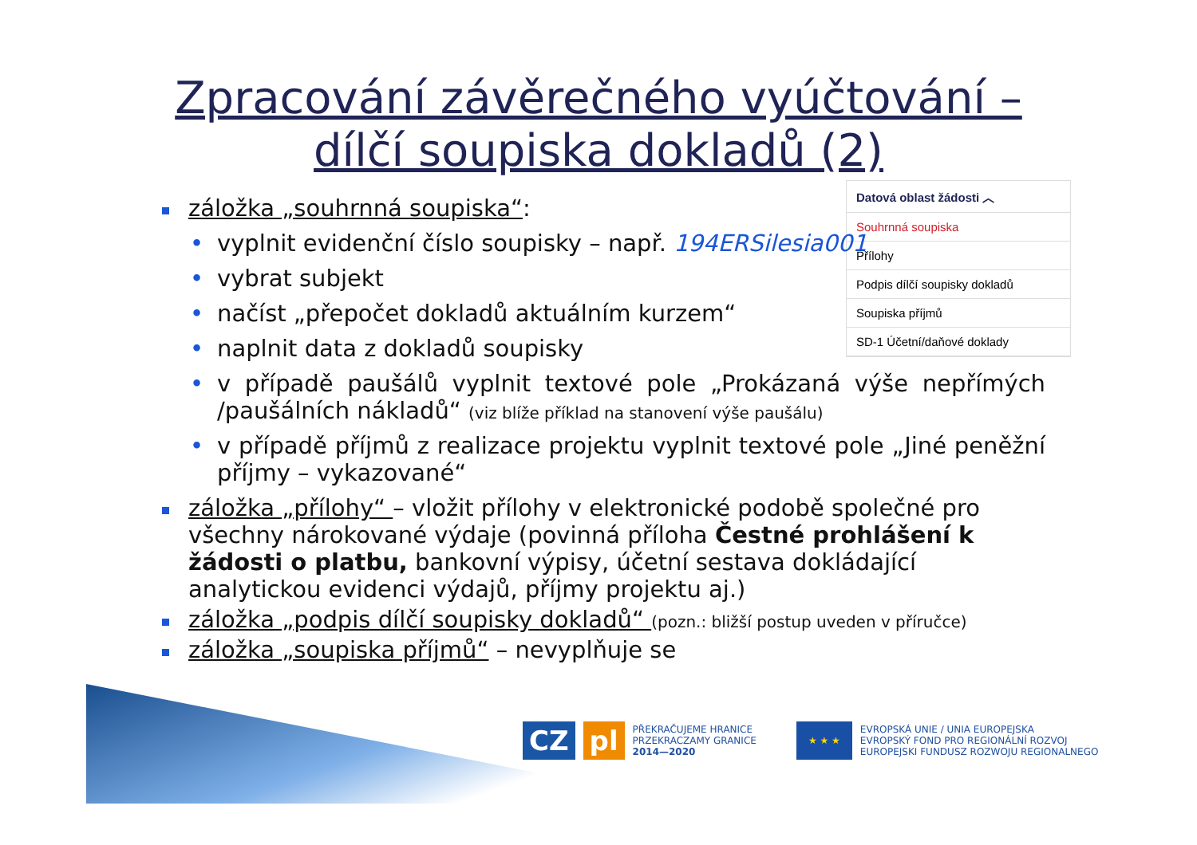Zpracování závěrečného vyúčtování –
dílčí soupiska dokladů (2)
Datová oblast žádosti ︿
Souhrnná soupiska
Přílohy
Podpis dílčí soupisky dokladů
Soupiska příjmů
SD-1 Účetní/daňové doklady
záložka „souhrnná soupiska“:
• vyplnit evidenční číslo soupisky – např. 194ERSilesia001
• vybrat subjekt
• načíst „přepočet dokladů aktuálním kurzem“
• naplnit data z dokladů soupisky
• v případě paušálů vyplnit textové pole „Prokázaná výše nepřímých /paušálních nákladů“ (viz blíže příklad na stanovení výše paušálu)
• v případě příjmů z realizace projektu vyplnit textové pole „Jiné peněžní příjmy – vykazované“
záložka „přílohy“ – vložit přílohy v elektronické podobě společné pro všechny nárokované výdaje (povinná příloha Čestné prohlášení k žádosti o platbu, bankovní výpisy, účetní sestava dokládající analytickou evidenci výdajů, příjmy projektu aj.)
záložka „podpis dílčí soupisky dokladů“ (pozn.: bližší postup uveden v příručce)
záložka „soupiska příjmů“ – nevyplňuje se
CZ pl
PŘEKRAČUJEME HRANICE
PRZEKRACZAMY GRANICE
2014—2020
★ ★ ★
EVROPSKÁ UNIE / UNIA EUROPEJSKA
EVROPSKÝ FOND PRO REGIONÁLNÍ ROZVOJ
EUROPEJSKI FUNDUSZ ROZWOJU REGIONALNEGO